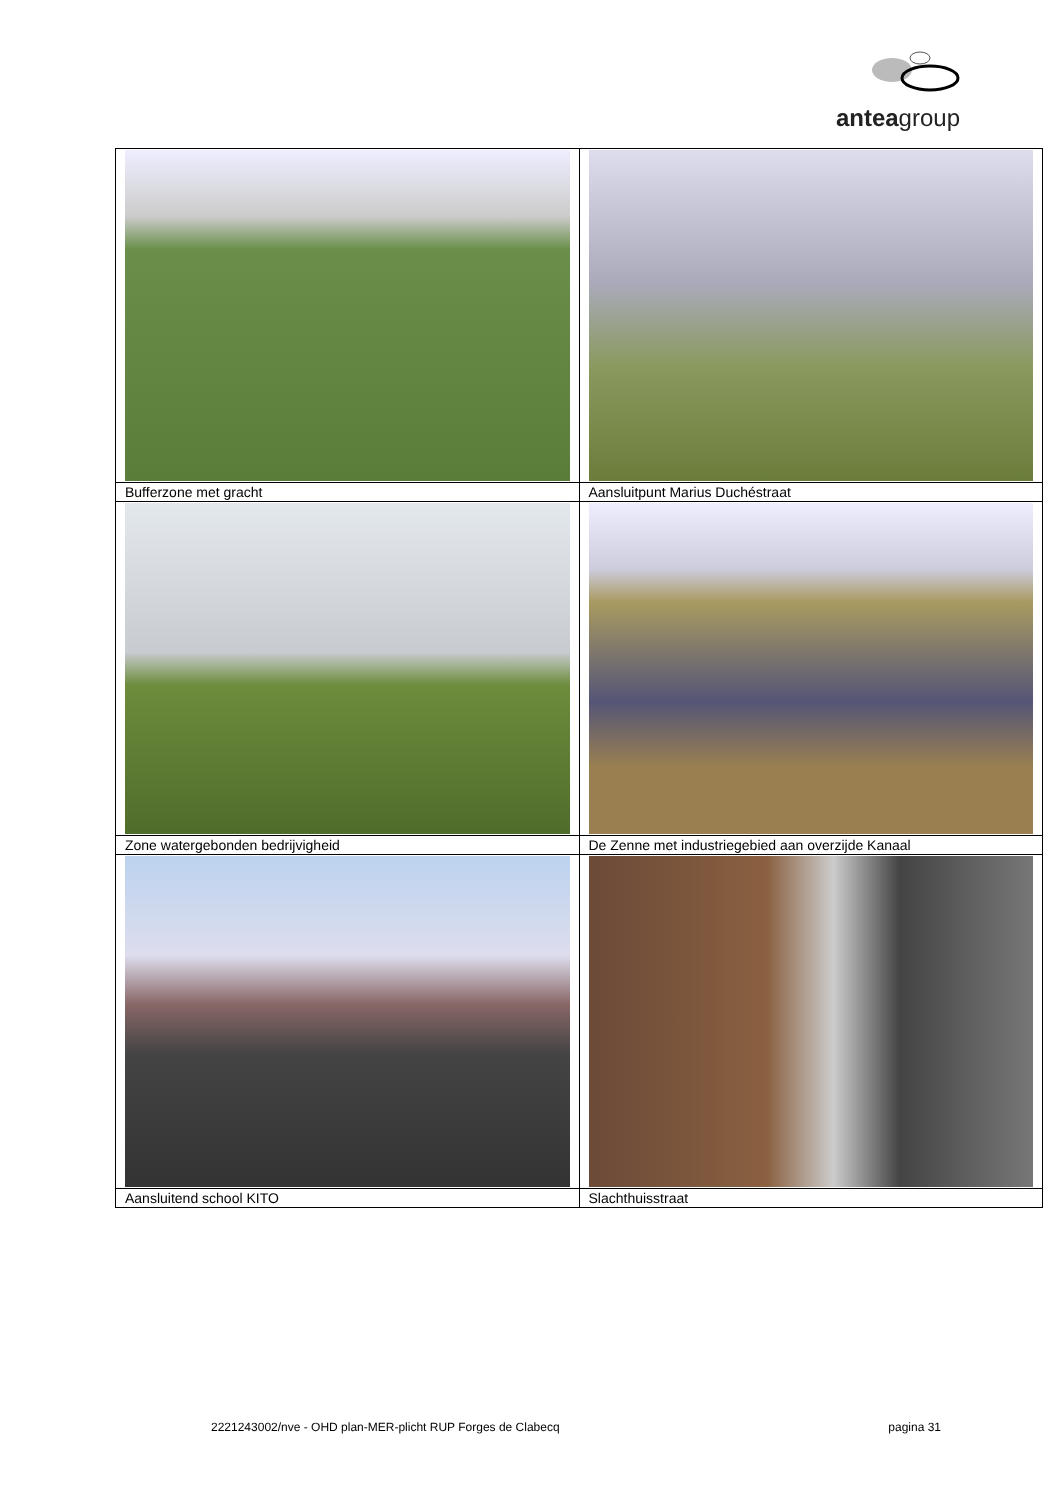anteagroup
| Bufferzone met gracht | Aansluitpunt Marius Duchéstraat |
| Zone watergebonden bedrijvigheid | De Zenne met industriegebied aan overzijde Kanaal |
| Aansluitend school KITO | Slachthuisstraat |
2221243002/nve - OHD plan-MER-plicht RUP Forges de Clabecq pagina 31